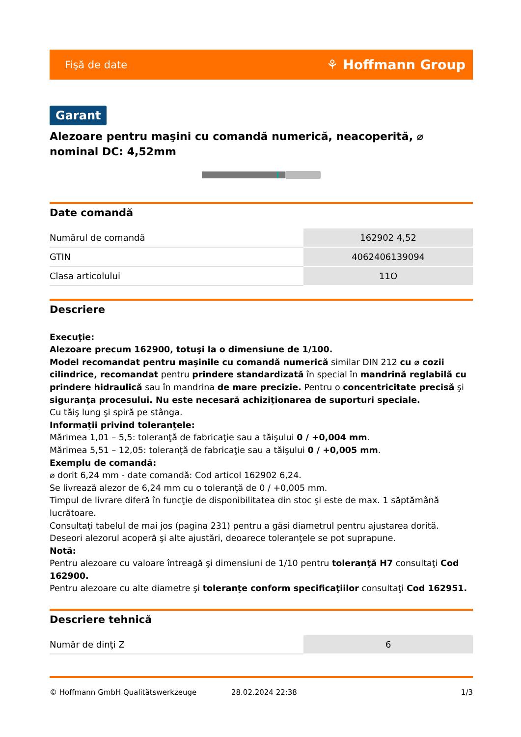Fişă de date ⚘ Hoffmann Group
Garant
Alezoare pentru maşini cu comandă numerică, neacoperită, ⌀ nominal DC: 4,52mm
Date comandă
| Numărul de comandă | 162902 4,52 |
| GTIN | 4062406139094 |
| Clasa articolului | 11O |
Descriere
Execuţie:
Alezoare precum 162900, totuşi la o dimensiune de 1/100.
Model recomandat pentru maşinile cu comandă numerică similar DIN 212 cu ⌀ cozii cilindrice, recomandat pentru prindere standardizată în special în mandrină reglabilă cu prindere hidraulică sau în mandrina de mare precizie. Pentru o concentricitate precisă şi siguranţa procesului. Nu este necesară achiziţionarea de suporturi speciale.
Cu tăiş lung şi spiră pe stânga.
Informaţii privind toleranţele:
Mărimea 1,01 – 5,5: toleranţă de fabricaţie sau a tăişului 0 / +0,004 mm.
Mărimea 5,51 – 12,05: toleranţă de fabricaţie sau a tăişului 0 / +0,005 mm.
Exemplu de comandă:
⌀ dorit 6,24 mm - date comandă: Cod articol 162902 6,24.
Se livrează alezor de 6,24 mm cu o toleranţă de 0 / +0,005 mm.
Timpul de livrare diferă în funcţie de disponibilitatea din stoc şi este de max. 1 săptămână lucrătoare.
Consultaţi tabelul de mai jos (pagina 231) pentru a găsi diametrul pentru ajustarea dorită.
Deseori alezorul acoperă şi alte ajustări, deoarece toleranţele se pot suprapune.
Notă:
Pentru alezoare cu valoare întreagă şi dimensiuni de 1/10 pentru toleranţă H7 consultaţi Cod 162900.
Pentru alezoare cu alte diametre şi toleranţe conform specificaţiilor consultaţi Cod 162951.
Descriere tehnică
| Număr de dinţi Z | 6 |
© Hoffmann GmbH Qualitätswerkzeuge 28.02.2024 22:38 1/3